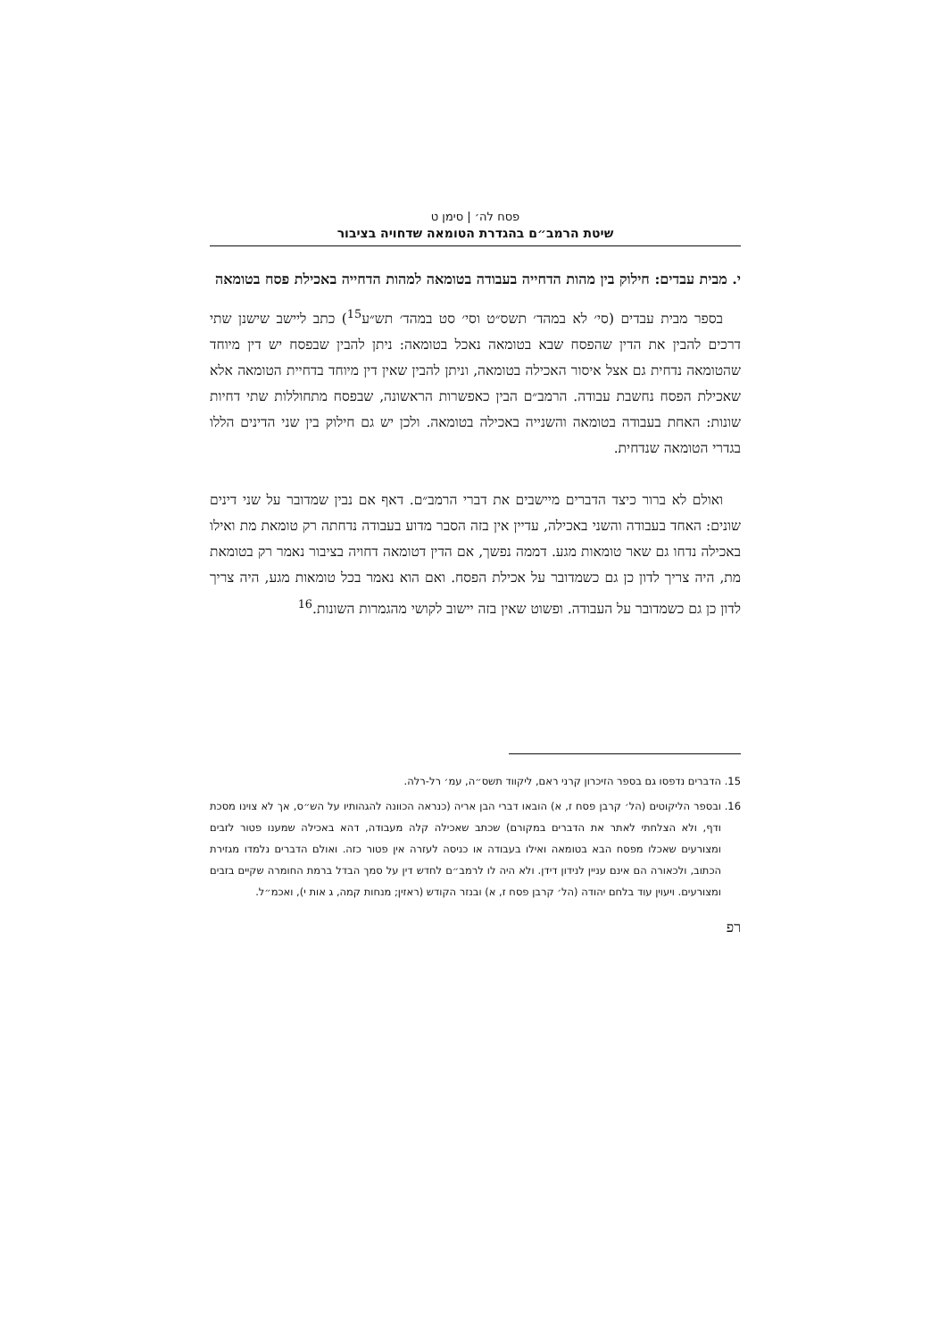פסח לה׳ | סימן ט
שיטת הרמב״ם בהגדרת הטומאה שדחויה בציבור
י. מבית עבדים: חילוק בין מהות הדחייה בעבודה בטומאה למהות הדחייה באכילת פסח בטומאה
בספר מבית עבדים (סי׳ לא במהד׳ תשס״ט וסי׳ סט במהד׳ תש״ע<sup>15</sup>) כתב ליישב שישנן שתי דרכים להבין את הדין שהפסח שבא בטומאה נאכל בטומאה: ניתן להבין שבפסח יש דין מיוחד שהטומאה נדחית גם אצל איסור האכילה בטומאה, וניתן להבין שאין דין מיוחד בדחיית הטומאה אלא שאכילת הפסח נחשבת עבודה. הרמב״ם הבין כאפשרות הראשונה, שבפסח מתחוללות שתי דחיות שונות: האחת בעבודה בטומאה והשנייה באכילה בטומאה. ולכן יש גם חילוק בין שני הדינים הללו בגדרי הטומאה שנדחית.
ואולם לא ברור כיצד הדברים מיישבים את דברי הרמב״ם. דאף אם נבין שמדובר על שני דינים שונים: האחד בעבודה והשני באכילה, עדיין אין בזה הסבר מדוע בעבודה נדחתה רק טומאת מת ואילו באכילה נדחו גם שאר טומאות מגע. דממה נפשך, אם הדין דטומאה דחויה בציבור נאמר רק בטומאת מת, היה צריך לדון כן גם כשמדובר על אכילת הפסח. ואם הוא נאמר בכל טומאות מגע, היה צריך לדון כן גם כשמדובר על העבודה. ופשוט שאין בזה יישוב לקושי מהגמרות השונות.<sup>16</sup>
15. הדברים נדפסו גם בספר הזיכרון קרני ראם, ליקווד תשס״ה, עמ׳ רל-רלה.
16. ובספר הליקוטים (הל׳ קרבן פסח ז, א) הובאו דברי הבן אריה (כנראה הכוונה להגהותיו על הש״ס, אך לא צוינו מסכת ודף, ולא הצלחתי לאתר את הדברים במקורם) שכתב שאכילה קלה מעבודה, דהא באכילה שמענו פטור לזבים ומצורעים שאכלו מפסח הבא בטומאה ואילו בעבודה או כניסה לעזרה אין פטור כזה. ואולם הדברים נלמדו מגזירת הכתוב, ולכאורה הם אינם עניין לנידון דידן. ולא היה לו לרמב״ם לחדש דין על סמך הבדל ברמת החומרה שקיים בזבים ומצורעים. ויעוין עוד בלחם יהודה (הל׳ קרבן פסח ז, א) ובנזר הקודש (ראזין; מנחות קמה, ג אות י), ואכמ״ל.
רפ